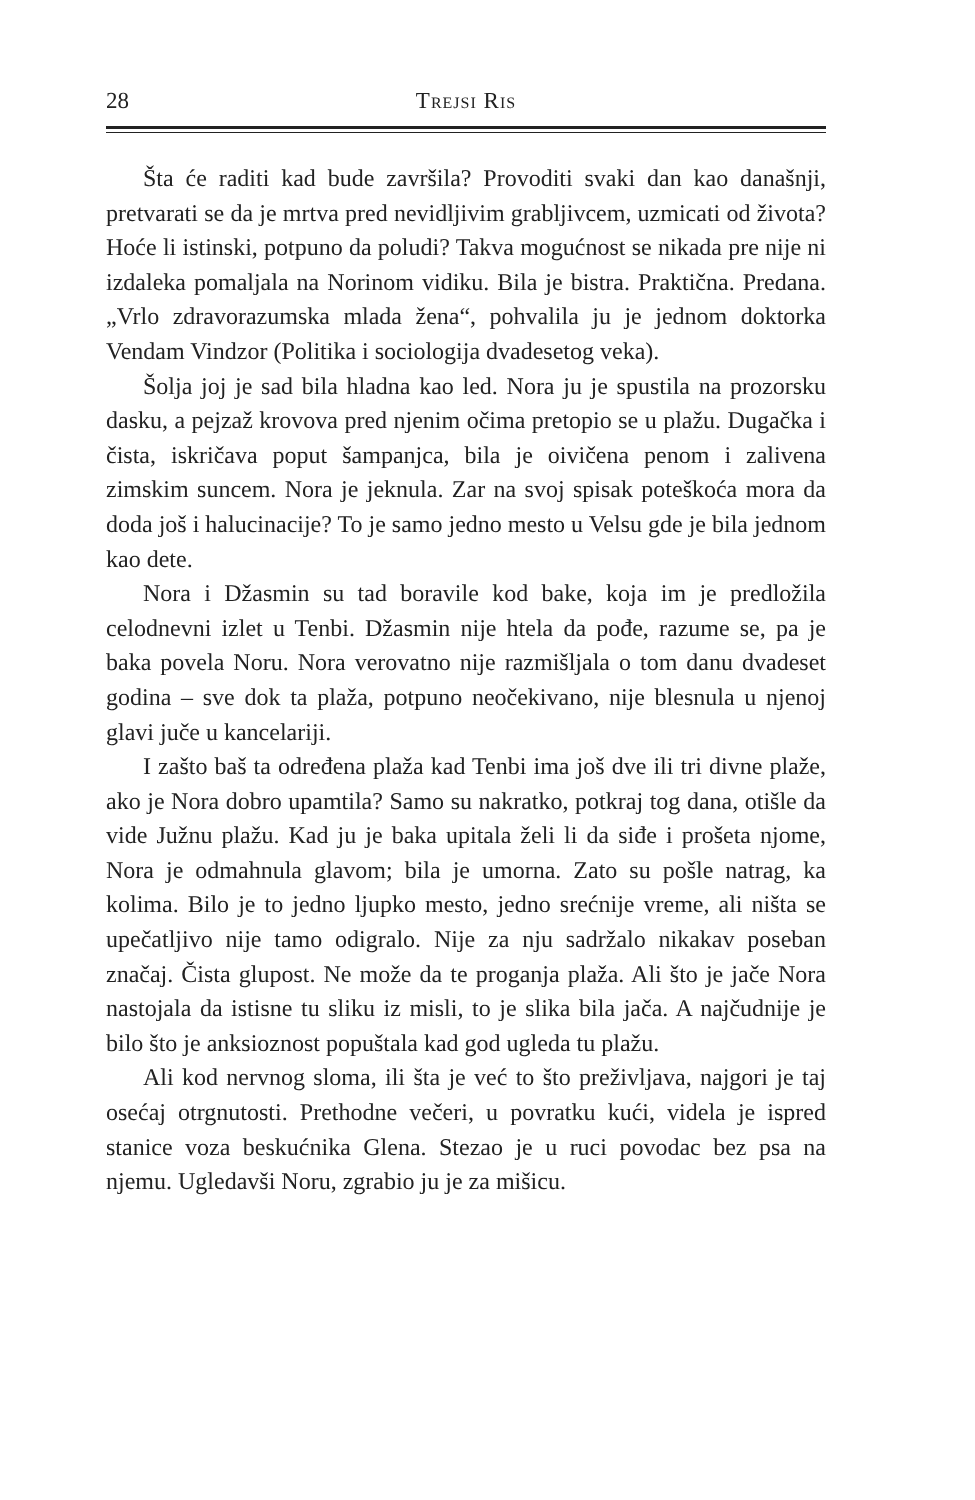28 Trejsi Ris
Šta će raditi kad bude završila? Provoditi svaki dan kao današnji, pretvarati se da je mrtva pred nevidljivim grabljivcem, uzmicati od života? Hoće li istinski, potpuno da poludi? Takva mogućnost se nikada pre nije ni izdaleka pomaljala na Norinom vidiku. Bila je bistra. Praktična. Predana. „Vrlo zdravorazumska mlada žena“, pohvalila ju je jednom doktorka Vendam Vindzor (Politika i sociologija dvadesetog veka).
Šolja joj je sad bila hladna kao led. Nora ju je spustila na prozorsku dasku, a pejzaž krovova pred njenim očima pretopio se u plažu. Dugačka i čista, iskričava poput šampanjca, bila je oivičena penom i zalivena zimskim suncem. Nora je jeknula. Zar na svoj spisak poteškoća mora da doda još i halucinacije? To je samo jedno mesto u Velsu gde je bila jednom kao dete.
Nora i Džasmin su tad boravile kod bake, koja im je predložila celodnevni izlet u Tenbi. Džasmin nije htela da pođe, razume se, pa je baka povela Noru. Nora verovatno nije razmišljala o tom danu dvadeset godina – sve dok ta plaža, potpuno neočekivano, nije blesnula u njenoj glavi juče u kancelariji.
I zašto baš ta određena plaža kad Tenbi ima još dve ili tri divne plaže, ako je Nora dobro upamtila? Samo su nakratko, potkraj tog dana, otišle da vide Južnu plažu. Kad ju je baka upitala želi li da siđe i prošeta njome, Nora je odmahnula glavom; bila je umorna. Zato su pošle natrag, ka kolima. Bilo je to jedno ljupko mesto, jedno srećnije vreme, ali ništa se upečatljivo nije tamo odigralo. Nije za nju sadržalo nikakav poseban značaj. Čista glupost. Ne može da te proganja plaža. Ali što je jače Nora nastojala da istisne tu sliku iz misli, to je slika bila jača. A najčudnije je bilo što je anksioznost popuštala kad god ugleda tu plažu.
Ali kod nervnog sloma, ili šta je već to što preživljava, najgori je taj osećaj otrgnutosti. Prethodne večeri, u povratku kući, videla je ispred stanice voza beskućnika Glena. Stezao je u ruci povodac bez psa na njemu. Ugledavši Noru, zgrabio ju je za mišicu.